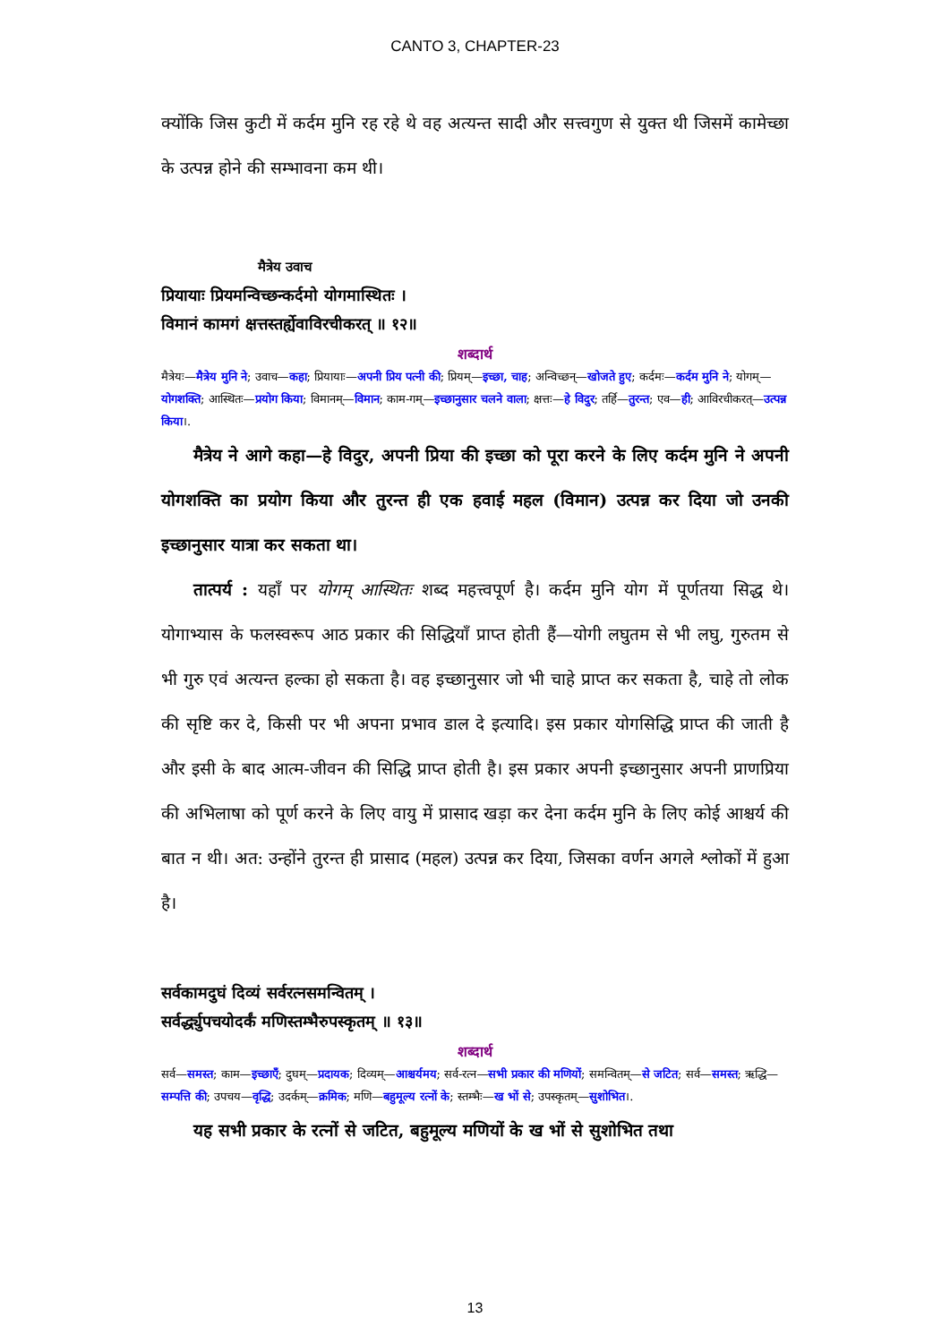CANTO 3, CHAPTER-23
क्योंकि जिस कुटी में कर्दम मुनि रह रहे थे वह अत्यन्त सादी और सत्त्वगुण से युक्त थी जिसमें कामेच्छा के उत्पन्न होने की सम्भावना कम थी।
मैत्रेय उवाच
प्रियायाः प्रियमन्विच्छन्कर्दमो योगमास्थितः ।
विमानं कामगं क्षत्तस्तर्ह्येवाविरचीकरत् ॥ १२॥
शब्दार्थ
मैत्रेयः—मैत्रेय मुनि ने; उवाच—कहा; प्रियायाः—अपनी प्रिय पत्नी की; प्रियम्—इच्छा, चाह; अन्विच्छन्—खोजते हुए; कर्दमः—कर्दम मुनि ने; योगम्—योगशक्ति; आस्थितः—प्रयोग किया; विमानम्—विमान; काम-गम्—इच्छानुसार चलने वाला; क्षत्तः—हे विदुर; तर्हि—तुरन्त; एव—ही; आविरचीकरत्—उत्पन्न किया।.
मैत्रेय ने आगे कहा—हे विदुर, अपनी प्रिया की इच्छा को पूरा करने के लिए कर्दम मुनि ने अपनी योगशक्ति का प्रयोग किया और तुरन्त ही एक हवाई महल (विमान) उत्पन्न कर दिया जो उनकी इच्छानुसार यात्रा कर सकता था।
तात्पर्य : यहाँ पर योगम् आस्थितः शब्द महत्त्वपूर्ण है। कर्दम मुनि योग में पूर्णतया सिद्ध थे। योगाभ्यास के फलस्वरूप आठ प्रकार की सिद्धियाँ प्राप्त होती हैं—योगी लघुतम से भी लघु, गुरुतम से भी गुरु एवं अत्यन्त हल्का हो सकता है। वह इच्छानुसार जो भी चाहे प्राप्त कर सकता है, चाहे तो लोक की सृष्टि कर दे, किसी पर भी अपना प्रभाव डाल दे इत्यादि। इस प्रकार योगसिद्धि प्राप्त की जाती है और इसी के बाद आत्म-जीवन की सिद्धि प्राप्त होती है। इस प्रकार अपनी इच्छानुसार अपनी प्राणप्रिया की अभिलाषा को पूर्ण करने के लिए वायु में प्रासाद खड़ा कर देना कर्दम मुनि के लिए कोई आश्चर्य की बात न थी। अत: उन्होंने तुरन्त ही प्रासाद (महल) उत्पन्न कर दिया, जिसका वर्णन अगले श्लोकों में हुआ है।
सर्वकामदुघं दिव्यं सर्वरत्नसमन्वितम् ।
सर्वर्द्ध्युपचयोदर्कं मणिस्तम्भैरुपस्कृतम् ॥ १३॥
शब्दार्थ
सर्व—समस्त; काम—इच्छाएँ; दुघम्—प्रदायक; दिव्यम्—आश्चर्यमय; सर्व-रत्न—सभी प्रकार की मणियों; समन्वितम्—से जटित; सर्व—समस्त; ऋद्धि—सम्पत्ति की; उपचय—वृद्धि; उदर्कम्—क्रमिक; मणि—बहुमूल्य रत्नों के; स्तम्भैः—ख भों से; उपस्कृतम्—सुशोभित।.
यह सभी प्रकार के रत्नों से जटित, बहुमूल्य मणियों के ख भों से सुशोभित तथा
13